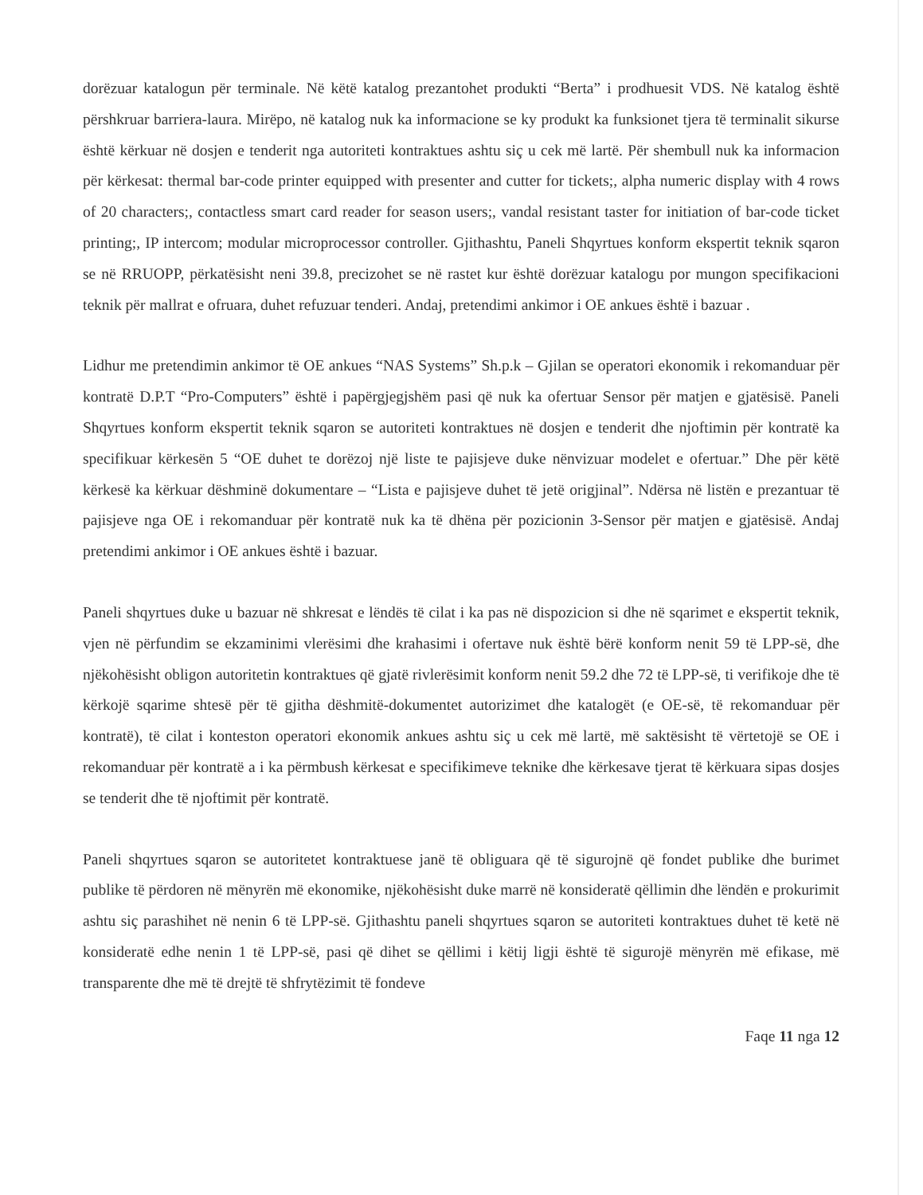dorëzuar katalogun për terminale. Në këtë katalog prezantohet produkti “Berta” i prodhuesit VDS. Në katalog është përshkruar barriera-laura. Mirëpo, në katalog nuk ka informacione se ky produkt ka funksionet tjera të terminalit sikurse është kërkuar në dosjen e tenderit nga autoriteti kontraktues ashtu siç u cek më lartë. Për shembull nuk ka informacion për kërkesat: thermal bar-code printer equipped with presenter and cutter for tickets;, alpha numeric display with 4 rows of 20 characters;, contactless smart card reader for season users;, vandal resistant taster for initiation of bar-code ticket printing;, IP intercom; modular microprocessor controller. Gjithashtu, Paneli Shqyrtues konform ekspertit teknik sqaron se në RRUOPP, përkatësisht neni 39.8, precizohet se në rastet kur është dorëzuar katalogu por mungon specifikacioni teknik për mallrat e ofruara, duhet refuzuar tenderi. Andaj, pretendimi ankimor i OE ankues është i bazuar .
Lidhur me pretendimin ankimor të OE ankues “NAS Systems” Sh.p.k – Gjilan se operatori ekonomik i rekomanduar për kontratë D.P.T “Pro-Computers” është i papërgjegjshëm pasi që nuk ka ofertuar Sensor për matjen e gjatësisë. Paneli Shqyrtues konform ekspertit teknik sqaron se autoriteti kontraktues në dosjen e tenderit dhe njoftimin për kontratë ka specifikuar kërkesën 5 “OE duhet te dorëzoj një liste te pajisjeve duke nënvizuar modelet e ofertuar.” Dhe për këtë kërkesë ka kërkuar dëshminë dokumentare – “Lista e pajisjeve duhet të jetë origjinal”. Ndërsa në listën e prezantuar të pajisjeve nga OE i rekomanduar për kontratë nuk ka të dhëna për pozicionin 3-Sensor për matjen e gjatësisë. Andaj pretendimi ankimor i OE ankues është i bazuar.
Paneli shqyrtues duke u bazuar në shkresat e lëndës të cilat i ka pas në dispozicion si dhe në sqarimet e ekspertit teknik, vjen në përfundim se ekzaminimi vlerësimi dhe krahasimi i ofertave nuk është bërë konform nenit 59 të LPP-së, dhe njëkohësisht obligon autoritetin kontraktues që gjatë rivlerësimit konform nenit 59.2 dhe 72 të LPP-së, ti verifikoje dhe të kërkojë sqarime shtesë për të gjitha dëshmitë-dokumentet autorizimet dhe katalogët (e OE-së, të rekomanduar për kontratë), të cilat i konteston operatori ekonomik ankues ashtu siç u cek më lartë, më saktësisht të vërtetojë se OE i rekomanduar për kontratë a i ka përmbush kërkesat e specifikimeve teknike dhe kërkesave tjerat të kërkuara sipas dosjes se tenderit dhe të njoftimit për kontratë.
Paneli shqyrtues sqaron se autoritetet kontraktuese janë të obliguara që të sigurojnë që fondet publike dhe burimet publike të përdoren në mënyrën më ekonomike, njëkohësisht duke marrë në konsideratë qëllimin dhe lëndën e prokurimit ashtu siç parashihet në nenin 6 të LPP-së. Gjithashtu paneli shqyrtues sqaron se autoriteti kontraktues duhet të ketë në konsideratë edhe nenin 1 të LPP-së, pasi që dihet se qëllimi i këtij ligji është të sigurojë mënyrën më efikase, më transparente dhe më të drejtë të shfrytëzimit të fondeve
Faqe 11 nga 12